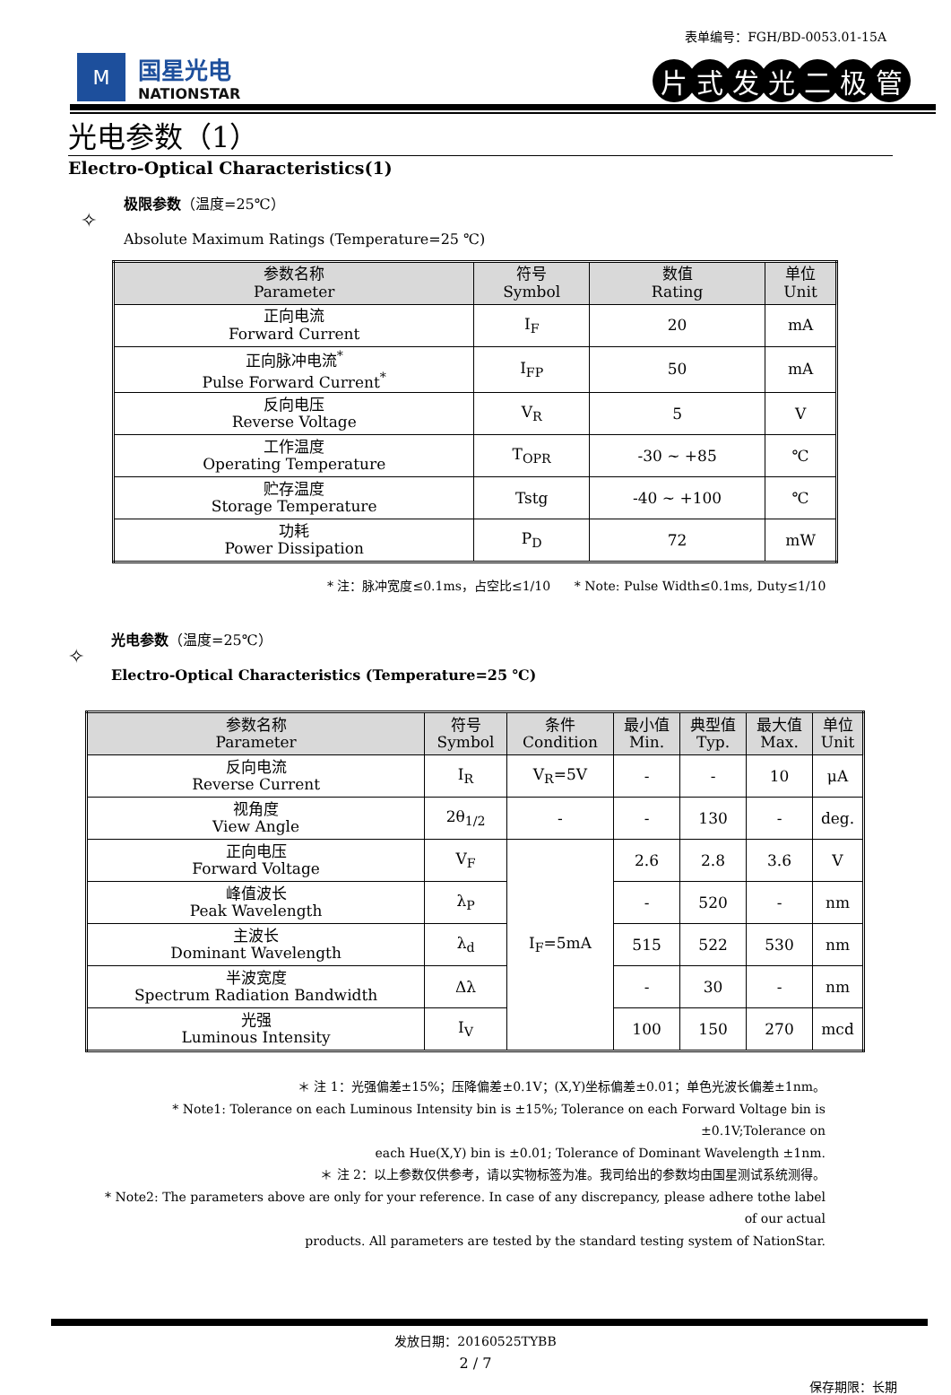表单编号：FGH/BD-0053.01-15A
M
国星光电
NATIONSTAR
片式发光二极管
光电参数（1）
Electro-Optical Characteristics(1)
✧
极限参数（温度=25℃）
Absolute Maximum Ratings (Temperature=25 ℃)
| 参数名称 Parameter | 符号 Symbol | 数值 Rating | 单位 Unit |
| --- | --- | --- | --- |
| 正向电流 Forward Current | I<sub>F</sub> | 20 | mA |
| 正向脉冲电流<sup>*</sup> Pulse Forward Current<sup>*</sup> | I<sub>FP</sub> | 50 | mA |
| 反向电压 Reverse Voltage | V<sub>R</sub> | 5 | V |
| 工作温度 Operating Temperature | T<sub>OPR</sub> | -30 ~ +85 | ℃ |
| 贮存温度 Storage Temperature | Tstg | -40 ~ +100 | ℃ |
| 功耗 Power Dissipation | P<sub>D</sub> | 72 | mW |
* 注：脉冲宽度≤0.1ms，占空比≤1/10 * Note: Pulse Width≤0.1ms, Duty≤1/10
✧
光电参数（温度=25℃）
Electro-Optical Characteristics (Temperature=25 ℃)
| 参数名称 Parameter | 符号 Symbol | 条件 Condition | 最小值 Min. | 典型值 Typ. | 最大值 Max. | 单位 Unit |
| --- | --- | --- | --- | --- | --- | --- |
| 反向电流 Reverse Current | I<sub>R</sub> | V<sub>R</sub>=5V | - | - | 10 | μA |
| 视角度 View Angle | 2θ<sub>1/2</sub> | - | - | 130 | - | deg. |
| 正向电压 Forward Voltage | V<sub>F</sub> | I<sub>F</sub>=5mA | 2.6 | 2.8 | 3.6 | V |
| 峰值波长 Peak Wavelength | λ<sub>P</sub> | | - | 520 | - | nm |
| 主波长 Dominant Wavelength | λ<sub>d</sub> | | 515 | 522 | 530 | nm |
| 半波宽度 Spectrum Radiation Bandwidth | Δλ | | - | 30 | - | nm |
| 光强 Luminous Intensity | I<sub>V</sub> | | 100 | 150 | 270 | mcd |
＊ 注 1：光强偏差±15%；压降偏差±0.1V；(X,Y)坐标偏差±0.01；单色光波长偏差±1nm。
* Note1: Tolerance on each Luminous Intensity bin is ±15%; Tolerance on each Forward Voltage bin is ±0.1V;Tolerance on
each Hue(X,Y) bin is ±0.01; Tolerance of Dominant Wavelength ±1nm.
＊ 注 2：以上参数仅供参考，请以实物标签为准。我司给出的参数均由国星测试系统测得。
* Note2: The parameters above are only for your reference. In case of any discrepancy, please adhere tothe label of our actual
products. All parameters are tested by the standard testing system of NationStar.
发放日期：20160525TYBB
2 / 7
保存期限：长期